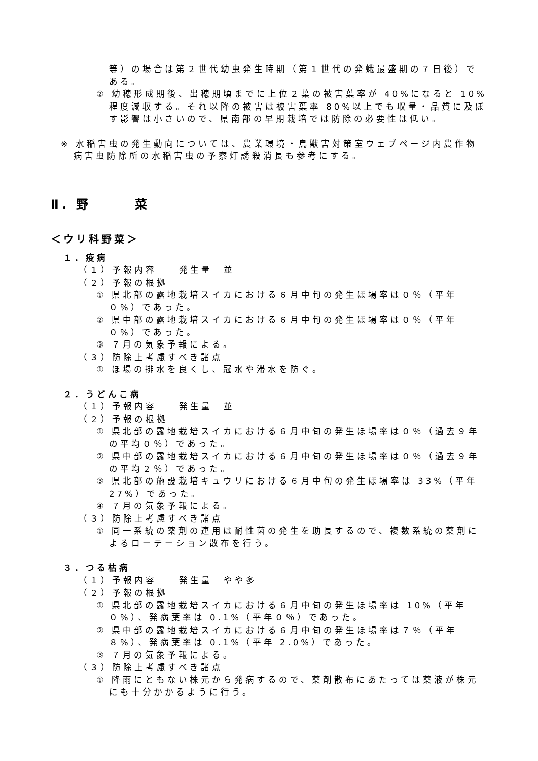等）の場合は第２世代幼虫発生時期（第１世代の発蛾最盛期の７日後）である。
② 幼穂形成期後、出穂期頃までに上位２葉の被害葉率が 40%になると 10%程度減収する。それ以降の被害は被害葉率 80%以上でも収量・品質に及ぼす影響は小さいので、県南部の早期栽培では防除の必要性は低い。
※ 水稲害虫の発生動向については、農業環境・鳥獣害対策室ウェブページ内農作物病害虫防除所の水稲害虫の予察灯誘殺消長も参考にする。
Ⅱ．野　　　菜
＜ウリ科野菜＞
１．疫病
（１）予報内容　　発生量　並
（２）予報の根拠
① 県北部の露地栽培スイカにおける６月中旬の発生ほ場率は０％（平年０%）であった。
② 県中部の露地栽培スイカにおける６月中旬の発生ほ場率は０％（平年０%）であった。
③ ７月の気象予報による。
（３）防除上考慮すべき諸点
① ほ場の排水を良くし、冠水や滞水を防ぐ。
２．うどんこ病
（１）予報内容　　発生量　並
（２）予報の根拠
① 県北部の露地栽培スイカにおける６月中旬の発生ほ場率は０％（過去９年の平均０％）であった。
② 県中部の露地栽培スイカにおける６月中旬の発生ほ場率は０％（過去９年の平均２％）であった。
③ 県北部の施設栽培キュウリにおける６月中旬の発生ほ場率は 33%（平年27%）であった。
④ ７月の気象予報による。
（３）防除上考慮すべき諸点
① 同一系統の薬剤の連用は耐性菌の発生を助長するので、複数系統の薬剤によるローテーション散布を行う。
３．つる枯病
（１）予報内容　　発生量　やや多
（２）予報の根拠
① 県北部の露地栽培スイカにおける６月中旬の発生ほ場率は 10%（平年０%）、発病葉率は 0.1%（平年０％）であった。
② 県中部の露地栽培スイカにおける６月中旬の発生ほ場率は７％（平年８%）、発病葉率は 0.1%（平年 2.0%）であった。
③ ７月の気象予報による。
（３）防除上考慮すべき諸点
① 降雨にともない株元から発病するので、薬剤散布にあたっては薬液が株元にも十分かかるように行う。